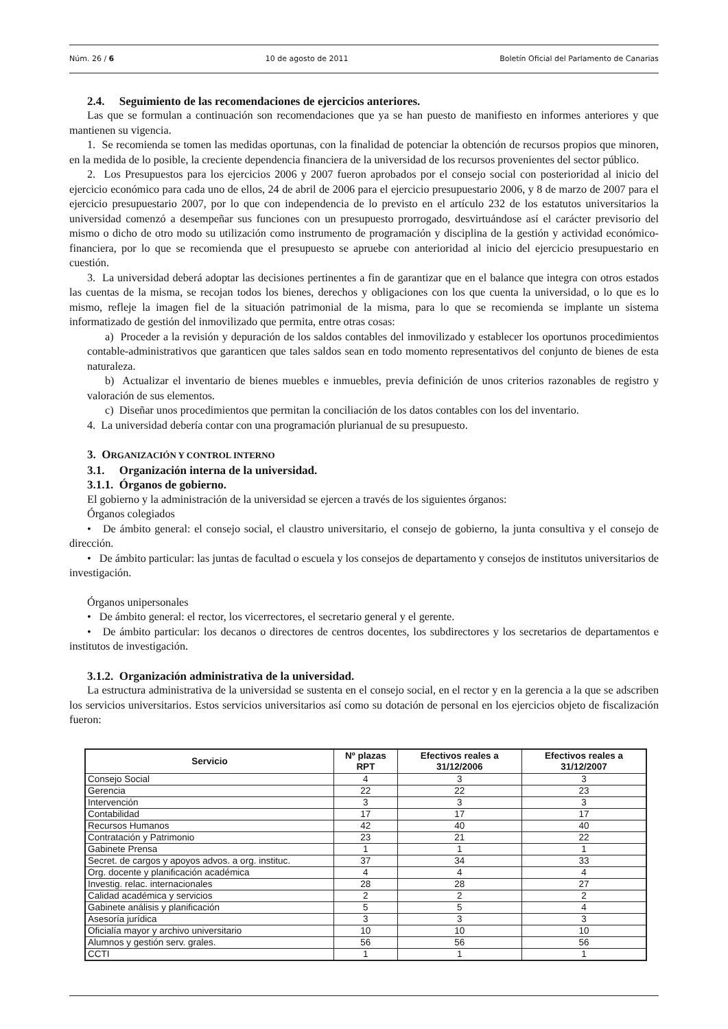Núm. 26 / 6 10 de agosto de 2011 Boletín Oficial del Parlamento de Canarias
2.4. Seguimiento de las recomendaciones de ejercicios anteriores.
Las que se formulan a continuación son recomendaciones que ya se han puesto de manifiesto en informes anteriores y que mantienen su vigencia.
1. Se recomienda se tomen las medidas oportunas, con la finalidad de potenciar la obtención de recursos propios que minoren, en la medida de lo posible, la creciente dependencia financiera de la universidad de los recursos provenientes del sector público.
2. Los Presupuestos para los ejercicios 2006 y 2007 fueron aprobados por el consejo social con posterioridad al inicio del ejercicio económico para cada uno de ellos, 24 de abril de 2006 para el ejercicio presupuestario 2006, y 8 de marzo de 2007 para el ejercicio presupuestario 2007, por lo que con independencia de lo previsto en el artículo 232 de los estatutos universitarios la universidad comenzó a desempeñar sus funciones con un presupuesto prorrogado, desvirtuándose así el carácter previsorio del mismo o dicho de otro modo su utilización como instrumento de programación y disciplina de la gestión y actividad económico-financiera, por lo que se recomienda que el presupuesto se apruebe con anterioridad al inicio del ejercicio presupuestario en cuestión.
3. La universidad deberá adoptar las decisiones pertinentes a fin de garantizar que en el balance que integra con otros estados las cuentas de la misma, se recojan todos los bienes, derechos y obligaciones con los que cuenta la universidad, o lo que es lo mismo, refleje la imagen fiel de la situación patrimonial de la misma, para lo que se recomienda se implante un sistema informatizado de gestión del inmovilizado que permita, entre otras cosas:
a) Proceder a la revisión y depuración de los saldos contables del inmovilizado y establecer los oportunos procedimientos contable-administrativos que garanticen que tales saldos sean en todo momento representativos del conjunto de bienes de esta naturaleza.
b) Actualizar el inventario de bienes muebles e inmuebles, previa definición de unos criterios razonables de registro y valoración de sus elementos.
c) Diseñar unos procedimientos que permitan la conciliación de los datos contables con los del inventario.
4. La universidad debería contar con una programación plurianual de su presupuesto.
3. ORGANIZACIÓN Y CONTROL INTERNO
3.1. Organización interna de la universidad.
3.1.1. Órganos de gobierno.
El gobierno y la administración de la universidad se ejercen a través de los siguientes órganos:
Órganos colegiados
• De ámbito general: el consejo social, el claustro universitario, el consejo de gobierno, la junta consultiva y el consejo de dirección.
• De ámbito particular: las juntas de facultad o escuela y los consejos de departamento y consejos de institutos universitarios de investigación.
Órganos unipersonales
• De ámbito general: el rector, los vicerrectores, el secretario general y el gerente.
• De ámbito particular: los decanos o directores de centros docentes, los subdirectores y los secretarios de departamentos e institutos de investigación.
3.1.2. Organización administrativa de la universidad.
La estructura administrativa de la universidad se sustenta en el consejo social, en el rector y en la gerencia a la que se adscriben los servicios universitarios. Estos servicios universitarios así como su dotación de personal en los ejercicios objeto de fiscalización fueron:
| Servicio | Nº plazas RPT | Efectivos reales a 31/12/2006 | Efectivos reales a 31/12/2007 |
| --- | --- | --- | --- |
| Consejo Social | 4 | 3 | 3 |
| Gerencia | 22 | 22 | 23 |
| Intervención | 3 | 3 | 3 |
| Contabilidad | 17 | 17 | 17 |
| Recursos Humanos | 42 | 40 | 40 |
| Contratación y Patrimonio | 23 | 21 | 22 |
| Gabinete Prensa | 1 | 1 | 1 |
| Secret. de cargos y apoyos advos. a org. instituc. | 37 | 34 | 33 |
| Org. docente y planificación académica | 4 | 4 | 4 |
| Investig. relac. internacionales | 28 | 28 | 27 |
| Calidad académica y servicios | 2 | 2 | 2 |
| Gabinete análisis y planificación | 5 | 5 | 4 |
| Asesoría jurídica | 3 | 3 | 3 |
| Oficialía mayor y archivo universitario | 10 | 10 | 10 |
| Alumnos y gestión serv. grales. | 56 | 56 | 56 |
| CCTI | 1 | 1 | 1 |